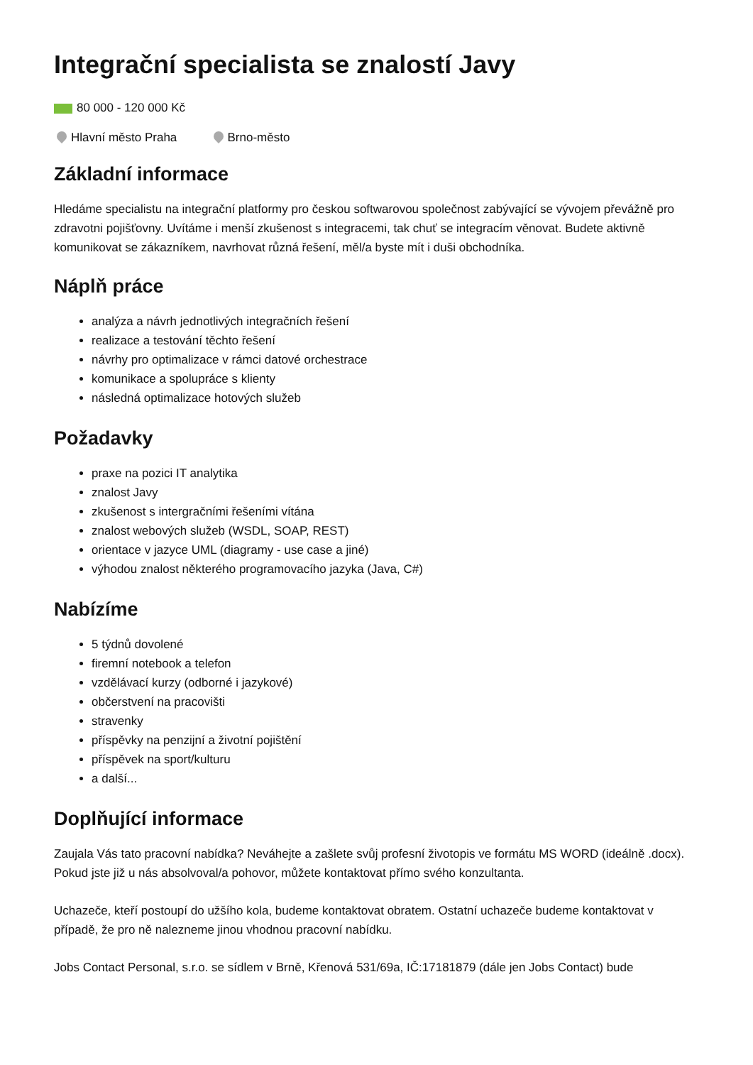Integrační specialista se znalostí Javy
80 000 - 120 000 Kč
Hlavní město Praha Brno-město
Základní informace
Hledáme specialistu na integrační platformy pro českou softwarovou společnost zabývající se vývojem převážně pro zdravotni pojišťovny. Uvítáme i menší zkušenost s integracemi, tak chuť se integracím věnovat. Budete aktivně komunikovat se zákazníkem, navrhovat různá řešení, měl/a byste mít i duši obchodníka.
Náplň práce
analýza a návrh jednotlivých integračních řešení
realizace a testování těchto řešení
návrhy pro optimalizace v rámci datové orchestrace
komunikace a spolupráce s klienty
následná optimalizace hotových služeb
Požadavky
praxe na pozici IT analytika
znalost Javy
zkušenost s intergračními řešeními vítána
znalost webových služeb (WSDL, SOAP, REST)
orientace v jazyce UML (diagramy - use case a jiné)
výhodou znalost některého programovacího jazyka (Java, C#)
Nabízíme
5 týdnů dovolené
firemní notebook a telefon
vzdělávací kurzy (odborné i jazykové)
občerstvení na pracovišti
stravenky
příspěvky na penzijní a životní pojištění
příspěvek na sport/kulturu
a další...
Doplňující informace
Zaujala Vás tato pracovní nabídka? Neváhejte a zašlete svůj profesní životopis ve formátu MS WORD (ideálně .docx). Pokud jste již u nás absolvoval/a pohovor, můžete kontaktovat přímo svého konzultanta.
Uchazeče, kteří postoupí do užšího kola, budeme kontaktovat obratem. Ostatní uchazeče budeme kontaktovat v případě, že pro ně nalezneme jinou vhodnou pracovní nabídku.
Jobs Contact Personal, s.r.o. se sídlem v Brně, Křenová 531/69a, IČ:17181879 (dále jen Jobs Contact) bude